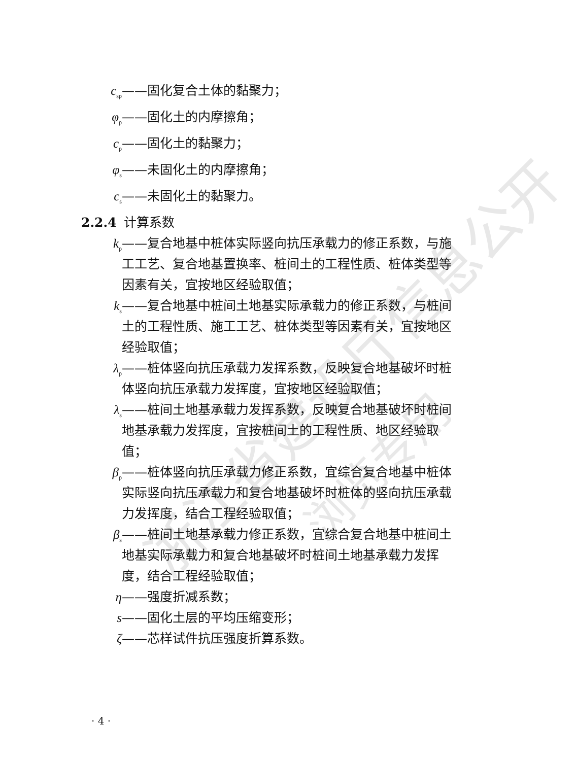浙江省建设厅信息公开
浏览专用
c<sub>sp</sub> ——固化复合土体的黏聚力；
φ<sub>p</sub> ——固化土的内摩擦角；
c<sub>p</sub> ——固化土的黏聚力；
φ<sub>s</sub> ——未固化土的内摩擦角；
c<sub>s</sub> ——未固化土的黏聚力。
2.2.4 计算系数
k<sub>p</sub> ——复合地基中桩体实际竖向抗压承载力的修正系数，与施工工艺、复合地基置换率、桩间土的工程性质、桩体类型等因素有关，宜按地区经验取值；
k<sub>s</sub> ——复合地基中桩间土地基实际承载力的修正系数，与桩间土的工程性质、施工工艺、桩体类型等因素有关，宜按地区经验取值；
λ<sub>p</sub> ——桩体竖向抗压承载力发挥系数，反映复合地基破坏时桩体竖向抗压承载力发挥度，宜按地区经验取值；
λ<sub>s</sub> ——桩间土地基承载力发挥系数，反映复合地基破坏时桩间地基承载力发挥度，宜按桩间土的工程性质、地区经验取值；
β<sub>p</sub> ——桩体竖向抗压承载力修正系数，宜综合复合地基中桩体实际竖向抗压承载力和复合地基破坏时桩体的竖向抗压承载力发挥度，结合工程经验取值；
β<sub>s</sub> ——桩间土地基承载力修正系数，宜综合复合地基中桩间土地基实际承载力和复合地基破坏时桩间土地基承载力发挥度，结合工程经验取值；
η ——强度折减系数；
s ——固化土层的平均压缩变形；
ζ ——芯样试件抗压强度折算系数。
· 4 ·